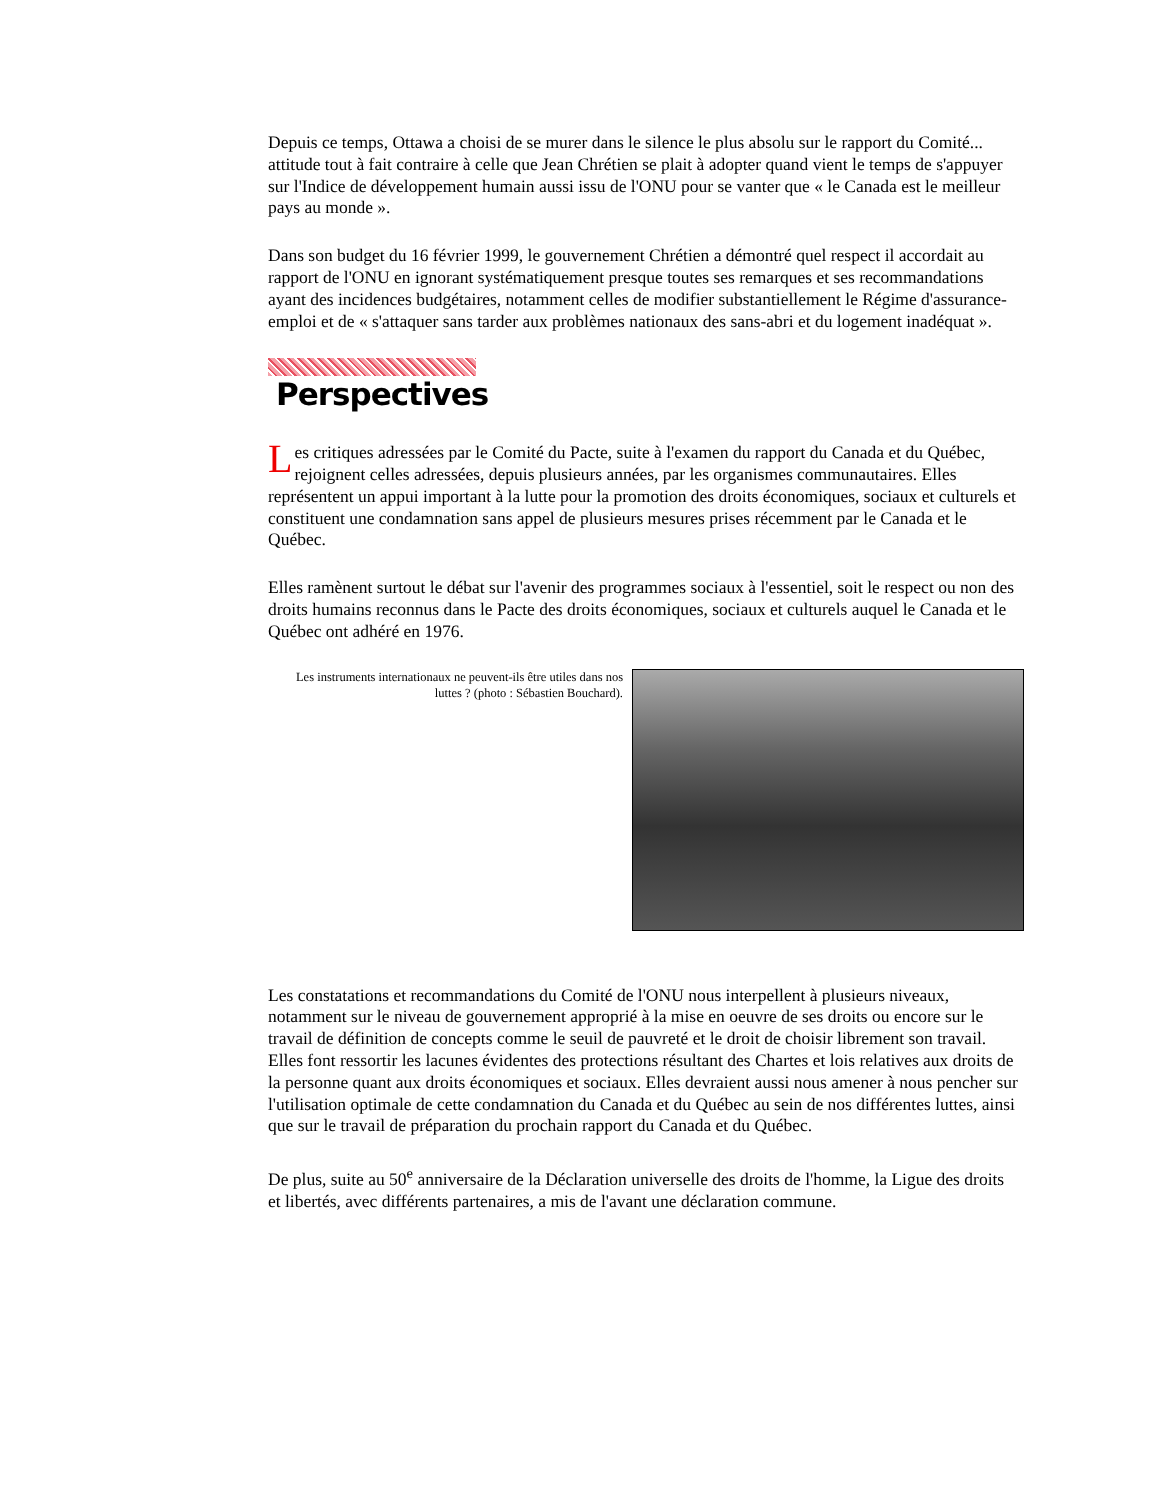Depuis ce temps, Ottawa a choisi de se murer dans le silence le plus absolu sur le rapport du Comité... attitude tout à fait contraire à celle que Jean Chrétien se plait à adopter quand vient le temps de s'appuyer sur l'Indice de développement humain aussi issu de l'ONU pour se vanter que « le Canada est le meilleur pays au monde ».
Dans son budget du 16 février 1999, le gouvernement Chrétien a démontré quel respect il accordait au rapport de l'ONU en ignorant systématiquement presque toutes ses remarques et ses recommandations ayant des incidences budgétaires, notamment celles de modifier substantiellement le Régime d'assurance-emploi et de « s'attaquer sans tarder aux problèmes nationaux des sans-abri et du logement inadéquat ».
Perspectives
Les critiques adressées par le Comité du Pacte, suite à l'examen du rapport du Canada et du Québec, rejoignent celles adressées, depuis plusieurs années, par les organismes communautaires. Elles représentent un appui important à la lutte pour la promotion des droits économiques, sociaux et culturels et constituent une condamnation sans appel de plusieurs mesures prises récemment par le Canada et le Québec.
Elles ramènent surtout le débat sur l'avenir des programmes sociaux à l'essentiel, soit le respect ou non des droits humains reconnus dans le Pacte des droits économiques, sociaux et culturels auquel le Canada et le Québec ont adhéré en 1976.
Les instruments internationaux ne peuvent-ils être utiles dans nos luttes ? (photo : Sébastien Bouchard).
Les constatations et recommandations du Comité de l'ONU nous interpellent à plusieurs niveaux, notamment sur le niveau de gouvernement approprié à la mise en oeuvre de ses droits ou encore sur le travail de définition de concepts comme le seuil de pauvreté et le droit de choisir librement son travail. Elles font ressortir les lacunes évidentes des protections résultant des Chartes et lois relatives aux droits de la personne quant aux droits économiques et sociaux. Elles devraient aussi nous amener à nous pencher sur l'utilisation optimale de cette condamnation du Canada et du Québec au sein de nos différentes luttes, ainsi que sur le travail de préparation du prochain rapport du Canada et du Québec.
De plus, suite au 50<sup>e</sup> anniversaire de la Déclaration universelle des droits de l'homme, la Ligue des droits et libertés, avec différents partenaires, a mis de l'avant une déclaration commune.